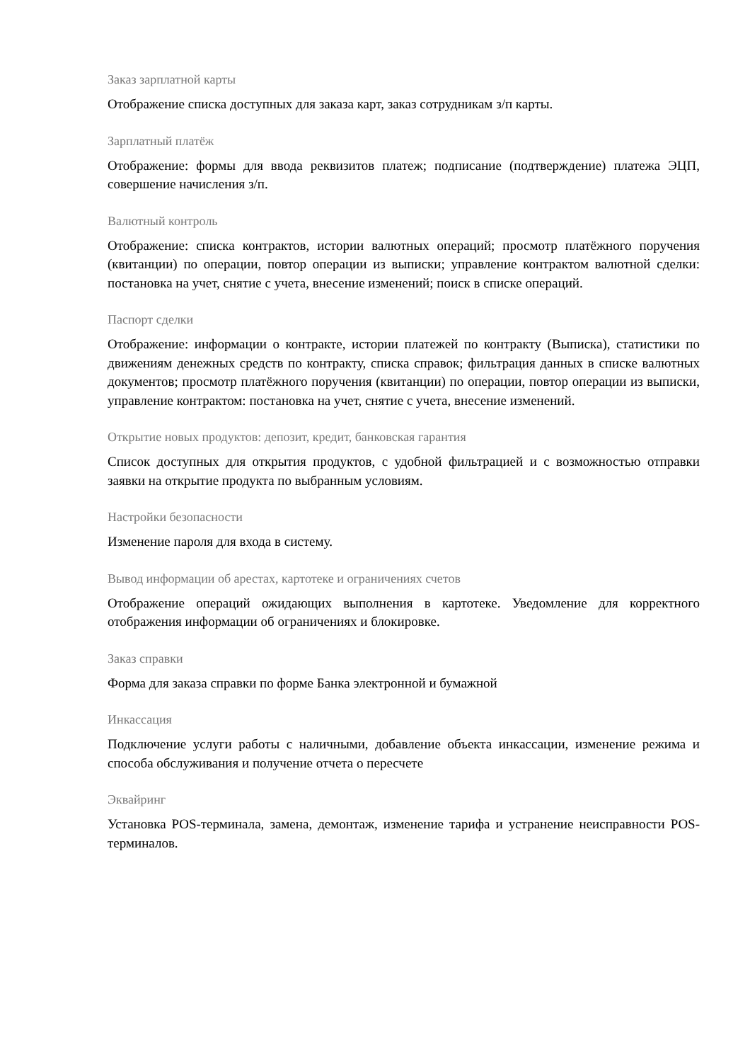Заказ зарплатной карты
Отображение списка доступных для заказа карт, заказ сотрудникам з/п карты.
Зарплатный платёж
Отображение: формы для ввода реквизитов платеж; подписание (подтверждение) платежа ЭЦП, совершение начисления з/п.
Валютный контроль
Отображение: списка контрактов, истории валютных операций; просмотр платёжного поручения (квитанции) по операции, повтор операции из выписки; управление контрактом валютной сделки: постановка на учет, снятие с учета, внесение изменений; поиск в списке операций.
Паспорт сделки
Отображение: информации о контракте, истории платежей по контракту (Выписка), статистики по движениям денежных средств по контракту, списка справок; фильтрация данных в списке валютных документов; просмотр платёжного поручения (квитанции) по операции, повтор операции из выписки, управление контрактом: постановка на учет, снятие с учета, внесение изменений.
Открытие новых продуктов: депозит, кредит, банковская гарантия
Список доступных для открытия продуктов, с удобной фильтрацией и с возможностью отправки заявки на открытие продукта по выбранным условиям.
Настройки безопасности
Изменение пароля для входа в систему.
Вывод информации об арестах, картотеке и ограничениях счетов
Отображение операций ожидающих выполнения в картотеке. Уведомление для корректного отображения информации об ограничениях и блокировке.
Заказ справки
Форма для заказа справки по форме Банка электронной и бумажной
Инкассация
Подключение услуги работы с наличными, добавление объекта инкассации, изменение режима и способа обслуживания и получение отчета о пересчете
Эквайринг
Установка POS-терминала, замена, демонтаж, изменение тарифа и устранение неисправности POS-терминалов.